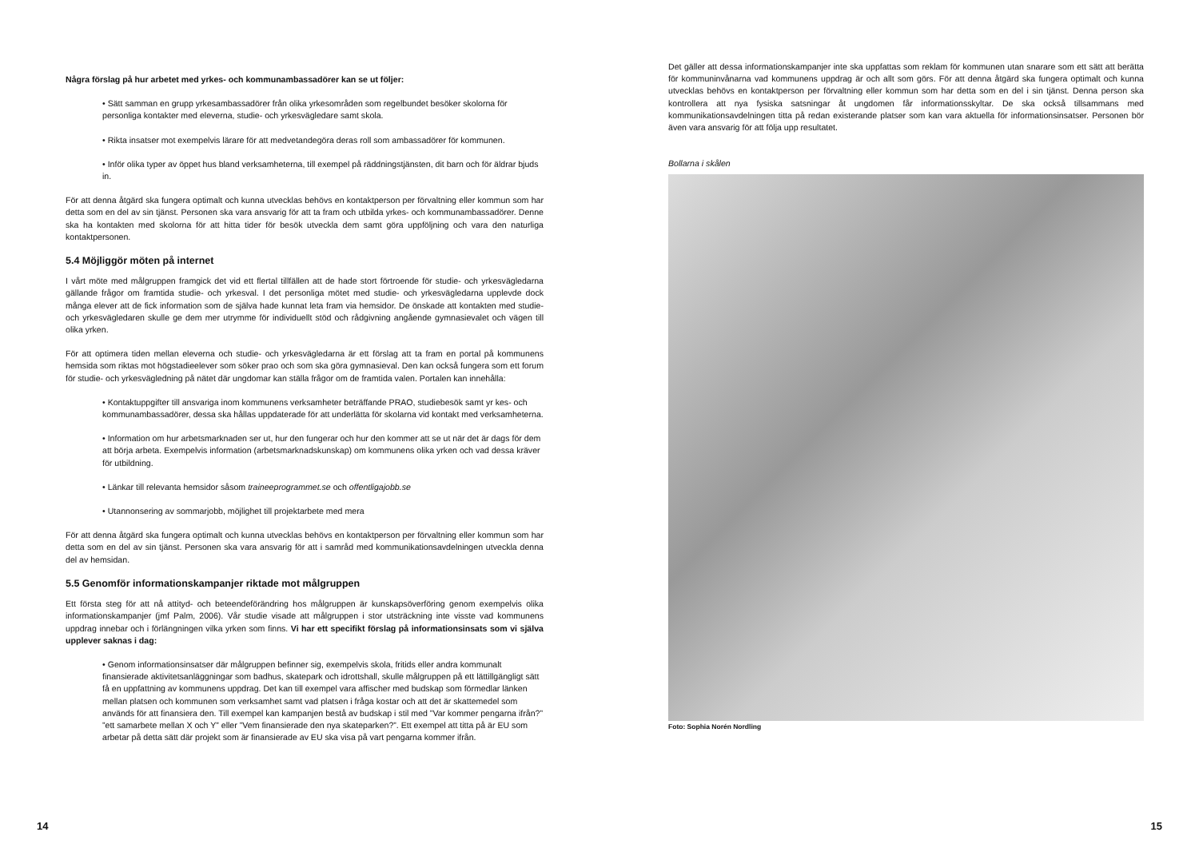Några förslag på hur arbetet med yrkes- och kommunambassadörer kan se ut följer:
• Sätt samman en grupp yrkesambassadörer från olika yrkesområden som regelbundet besöker skolorna för personliga kontakter med eleverna, studie- och yrkesvägledare samt skola.
• Rikta insatser mot exempelvis lärare för att medvetandegöra deras roll som ambassadörer för kommunen.
• Inför olika typer av öppet hus bland verksamheterna, till exempel på räddningstjänsten, dit barn och för äldrar bjuds in.
För att denna åtgärd ska fungera optimalt och kunna utvecklas behövs en kontaktperson per förvaltning eller kommun som har detta som en del av sin tjänst. Personen ska vara ansvarig för att ta fram och utbilda yrkes- och kommunambassadörer. Denne ska ha kontakten med skolorna för att hitta tider för besök utveckla dem samt göra uppföljning och vara den naturliga kontaktpersonen.
5.4 Möjliggör möten på internet
I vårt möte med målgruppen framgick det vid ett flertal tillfällen att de hade stort förtroende för studie- och yrkesvägledarna gällande frågor om framtida studie- och yrkesval. I det personliga mötet med studie- och yrkesvägledarna upplevde dock många elever att de fick information som de själva hade kunnat leta fram via hemsidor. De önskade att kontakten med studie- och yrkesvägledaren skulle ge dem mer utrymme för individuellt stöd och rådgivning angående gymnasievalet och vägen till olika yrken.
För att optimera tiden mellan eleverna och studie- och yrkesvägledarna är ett förslag att ta fram en portal på kommunens hemsida som riktas mot högstadieelever som söker prao och som ska göra gymnasieval. Den kan också fungera som ett forum för studie- och yrkesvägledning på nätet där ungdomar kan ställa frågor om de framtida valen. Portalen kan innehålla:
• Kontaktuppgifter till ansvariga inom kommunens verksamheter beträffande PRAO, studiebesök samt yr kes- och kommunambassadörer, dessa ska hållas uppdaterade för att underlätta för skolarna vid kontakt med verksamheterna.
• Information om hur arbetsmarknaden ser ut, hur den fungerar och hur den kommer att se ut när det är dags för dem att börja arbeta. Exempelvis information (arbetsmarknadskunskap) om kommunens olika yrken och vad dessa kräver för utbildning.
• Länkar till relevanta hemsidor såsom traineeprogrammet.se och offentligajobb.se
• Utannonsering av sommarjobb, möjlighet till projektarbete med mera
För att denna åtgärd ska fungera optimalt och kunna utvecklas behövs en kontaktperson per förvaltning eller kommun som har detta som en del av sin tjänst. Personen ska vara ansvarig för att i samråd med kommunikationsavdelningen utveckla denna del av hemsidan.
5.5 Genomför informationskampanjer riktade mot målgruppen
Ett första steg för att nå attityd- och beteendeförändring hos målgruppen är kunskapsöverföring genom exempelvis olika informationskampanjer (jmf Palm, 2006). Vår studie visade att målgruppen i stor utsträckning inte visste vad kommunens uppdrag innebar och i förlängningen vilka yrken som finns. Vi har ett specifikt förslag på informationsinsats som vi själva upplever saknas i dag:
• Genom informationsinsatser där målgruppen befinner sig, exempelvis skola, fritids eller andra kommunalt finansierade aktivitetsanläggningar som badhus, skatepark och idrottshall, skulle målgruppen på ett lättillgängligt sätt få en uppfattning av kommunens uppdrag. Det kan till exempel vara affischer med budskap som förmedlar länken mellan platsen och kommunen som verksamhet samt vad platsen i fråga kostar och att det är skattemedel som används för att finansiera den. Till exempel kan kampanjen bestå av budskap i stil med ”Var kommer pengarna ifrån?” ”ett samarbete mellan X och Y” eller ”Vem finansierade den nya skateparken?”. Ett exempel att titta på är EU som arbetar på detta sätt där projekt som är finansierade av EU ska visa på vart pengarna kommer ifrån.
Det gäller att dessa informationskampanjer inte ska uppfattas som reklam för kommunen utan snarare som ett sätt att berätta för kommuninvånarna vad kommunens uppdrag är och allt som görs. För att denna åtgärd ska fungera optimalt och kunna utvecklas behövs en kontaktperson per förvaltning eller kommun som har detta som en del i sin tjänst. Denna person ska kontrollera att nya fysiska satsningar åt ungdomen får informationsskyltar. De ska också tillsammans med kommunikationsavdelningen titta på redan existerande platser som kan vara aktuella för informationsinsatser. Personen bör även vara ansvarig för att följa upp resultatet.
Bollarna i skålen
Foto: Sophia Norén Nordling
14 15